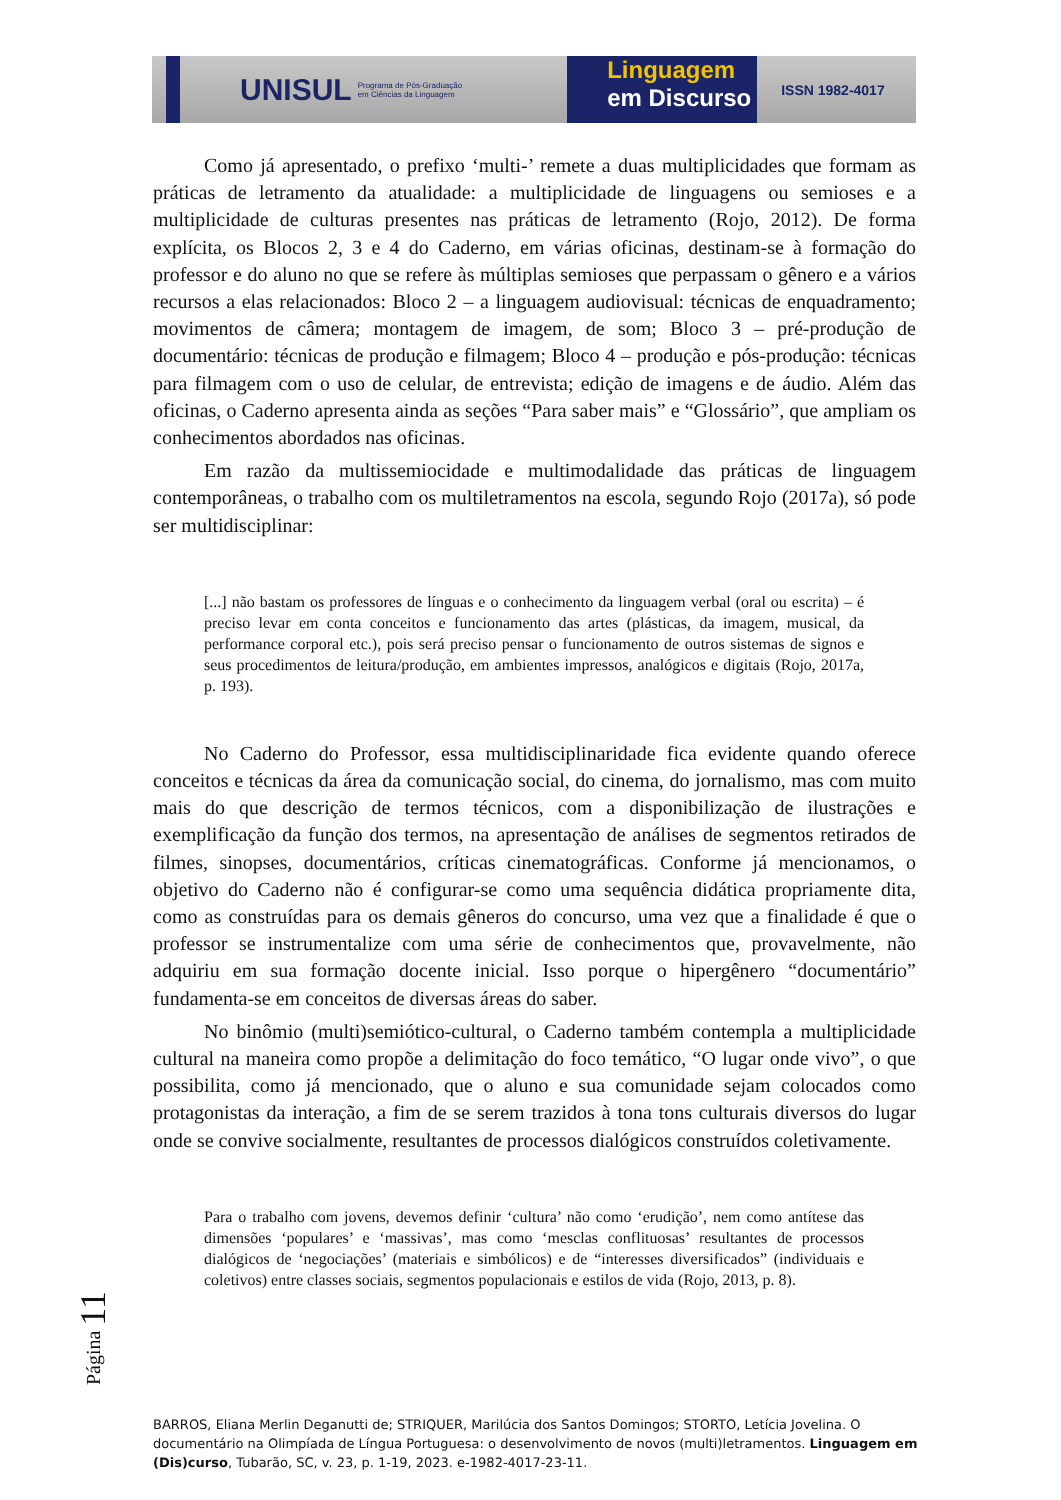UNISUL
Programa de Pós-Graduação
em Ciências da Linguagem
Linguagem
em Discurso
ISSN 1982-4017
Como já apresentado, o prefixo ‘multi-’ remete a duas multiplicidades que formam as práticas de letramento da atualidade: a multiplicidade de linguagens ou semioses e a multiplicidade de culturas presentes nas práticas de letramento (Rojo, 2012). De forma explícita, os Blocos 2, 3 e 4 do Caderno, em várias oficinas, destinam-se à formação do professor e do aluno no que se refere às múltiplas semioses que perpassam o gênero e a vários recursos a elas relacionados: Bloco 2 – a linguagem audiovisual: técnicas de enquadramento; movimentos de câmera; montagem de imagem, de som; Bloco 3 – pré-produção de documentário: técnicas de produção e filmagem; Bloco 4 – produção e pós-produção: técnicas para filmagem com o uso de celular, de entrevista; edição de imagens e de áudio. Além das oficinas, o Caderno apresenta ainda as seções “Para saber mais” e “Glossário”, que ampliam os conhecimentos abordados nas oficinas.
Em razão da multissemiocidade e multimodalidade das práticas de linguagem contemporâneas, o trabalho com os multiletramentos na escola, segundo Rojo (2017a), só pode ser multidisciplinar:
[...] não bastam os professores de línguas e o conhecimento da linguagem verbal (oral ou escrita) – é preciso levar em conta conceitos e funcionamento das artes (plásticas, da imagem, musical, da performance corporal etc.), pois será preciso pensar o funcionamento de outros sistemas de signos e seus procedimentos de leitura/produção, em ambientes impressos, analógicos e digitais (Rojo, 2017a, p. 193).
No Caderno do Professor, essa multidisciplinaridade fica evidente quando oferece conceitos e técnicas da área da comunicação social, do cinema, do jornalismo, mas com muito mais do que descrição de termos técnicos, com a disponibilização de ilustrações e exemplificação da função dos termos, na apresentação de análises de segmentos retirados de filmes, sinopses, documentários, críticas cinematográficas. Conforme já mencionamos, o objetivo do Caderno não é configurar-se como uma sequência didática propriamente dita, como as construídas para os demais gêneros do concurso, uma vez que a finalidade é que o professor se instrumentalize com uma série de conhecimentos que, provavelmente, não adquiriu em sua formação docente inicial. Isso porque o hipergênero “documentário” fundamenta-se em conceitos de diversas áreas do saber.
No binômio (multi)semiótico-cultural, o Caderno também contempla a multiplicidade cultural na maneira como propõe a delimitação do foco temático, “O lugar onde vivo”, o que possibilita, como já mencionado, que o aluno e sua comunidade sejam colocados como protagonistas da interação, a fim de se serem trazidos à tona tons culturais diversos do lugar onde se convive socialmente, resultantes de processos dialógicos construídos coletivamente.
Para o trabalho com jovens, devemos definir ‘cultura’ não como ‘erudição’, nem como antítese das dimensões ‘populares’ e ‘massivas’, mas como ‘mesclas conflituosas’ resultantes de processos dialógicos de ‘negociações’ (materiais e simbólicos) e de “interesses diversificados” (individuais e coletivos) entre classes sociais, segmentos populacionais e estilos de vida (Rojo, 2013, p. 8).
Página 11
BARROS, Eliana Merlin Deganutti de; STRIQUER, Marilúcia dos Santos Domingos; STORTO, Letícia Jovelina. O documentário na Olimpíada de Língua Portuguesa: o desenvolvimento de novos (multi)letramentos. Linguagem em (Dis)curso, Tubarão, SC, v. 23, p. 1-19, 2023. e-1982-4017-23-11.